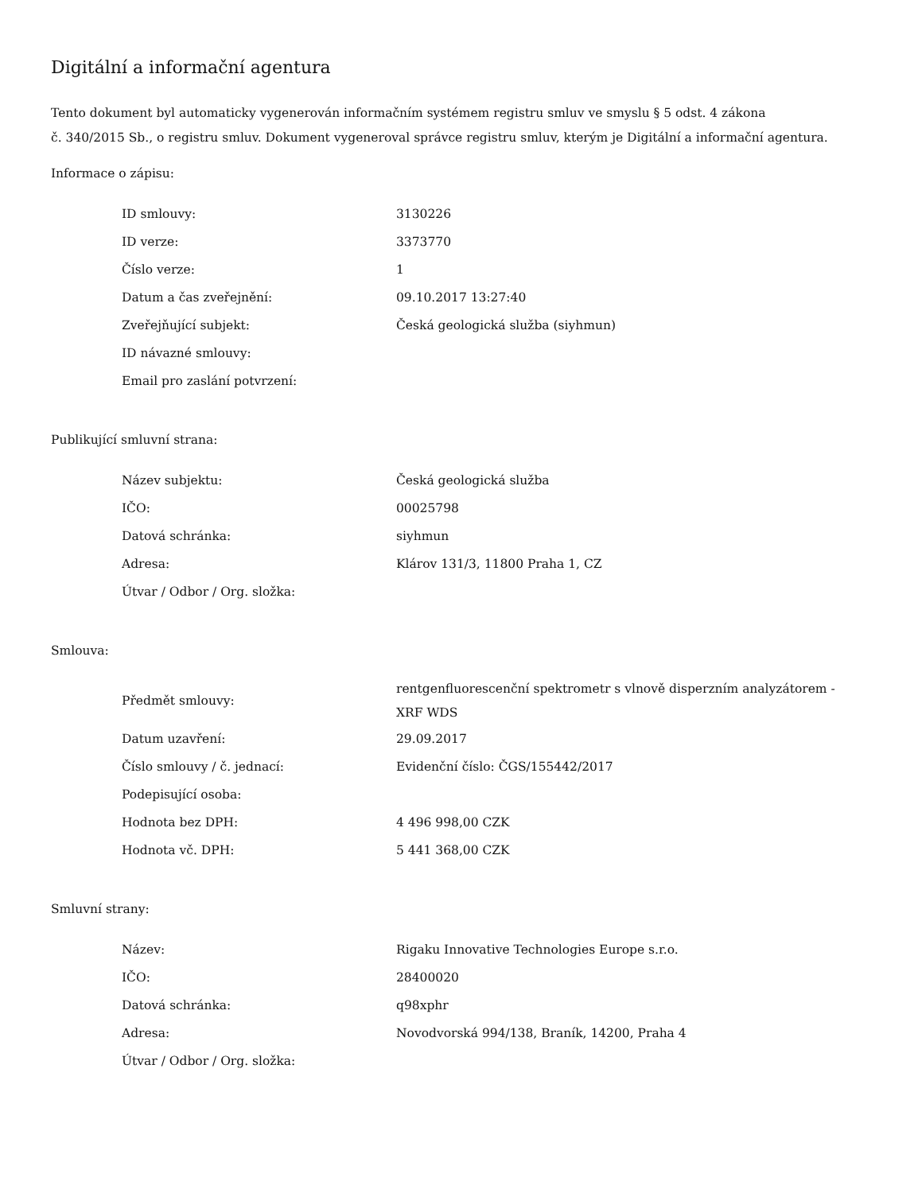Digitální a informační agentura
Tento dokument byl automaticky vygenerován informačním systémem registru smluv ve smyslu § 5 odst. 4 zákona
č. 340/2015 Sb., o registru smluv. Dokument vygeneroval správce registru smluv, kterým je Digitální a informační agentura.
Informace o zápisu:
| ID smlouvy: | 3130226 |
| ID verze: | 3373770 |
| Číslo verze: | 1 |
| Datum a čas zveřejnění: | 09.10.2017 13:27:40 |
| Zveřejňující subjekt: | Česká geologická služba (siyhmun) |
| ID návazné smlouvy: | |
| Email pro zaslání potvrzení: | |
Publikující smluvní strana:
| Název subjektu: | Česká geologická služba |
| IČO: | 00025798 |
| Datová schránka: | siyhmun |
| Adresa: | Klárov 131/3, 11800 Praha 1, CZ |
| Útvar / Odbor / Org. složka: | |
Smlouva:
| Předmět smlouvy: | rentgenfluorescenční spektrometr s vlnově disperzním analyzátorem - XRF WDS |
| Datum uzavření: | 29.09.2017 |
| Číslo smlouvy / č. jednací: | Evidenční číslo: ČGS/155442/2017 |
| Podepisující osoba: | |
| Hodnota bez DPH: | 4 496 998,00 CZK |
| Hodnota vč. DPH: | 5 441 368,00 CZK |
Smluvní strany:
| Název: | Rigaku Innovative Technologies Europe s.r.o. |
| IČO: | 28400020 |
| Datová schránka: | q98xphr |
| Adresa: | Novodvorská 994/138, Braník, 14200, Praha 4 |
| Útvar / Odbor / Org. složka: | |